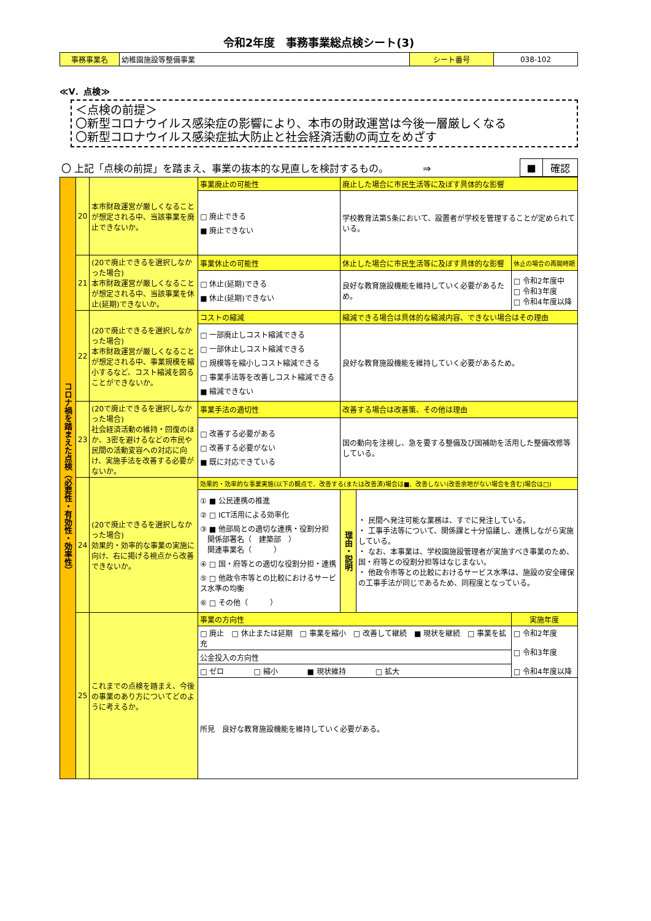令和2年度　事務事業総点検シート(3)
| 事務事業名 | 幼稚園施設等整備事業 | シート番号 | 038-102 |
≪V．点検≫
＜点検の前提＞
〇新型コロナウイルス感染症の影響により、本市の財政運営は今後一層厳しくなる
〇新型コロナウイルス感染症拡大防止と社会経済活動の両立をめざす
| 〇 上記「点検の前提」を踏まえ、事業の抜本的な見直しを検討するもの。 ⇒ | ■ | 確認 |
| コロナ禍を踏まえた点検（必要性・有効性・効率性） | 20 | 本市財政運営が厳しくなることが想定される中、当該事業を廃止できないか。 | 事業廃止の可能性 | 廃止した場合に市民生活等に及ぼす具体的な影響 | | |
| | | | □ 廃止できる ■ 廃止できない | 学校教育法第5条において、設置者が学校を管理することが定められている。 | | |
| | 21 | (20で廃止できるを選択しなかった場合) 本市財政運営が厳しくなることが想定される中、当該事業を休止(延期)できないか。 | 事業休止の可能性 | 休止した場合に市民生活等に及ぼす具体的な影響 | | 休止の場合の再開時期 |
| | | | □ 休止(延期)できる ■ 休止(延期)できない | 良好な教育施設機能を維持していく必要があるため。 | | □ 令和2年度中 □ 令和3年度 □ 令和4年度以降 |
| | 22 | (20で廃止できるを選択しなかった場合) 本市財政運営が厳しくなることが想定される中、事業規模を縮小するなど、コスト縮減を図ることができないか。 | コストの縮減 | 縮減できる場合は具体的な縮減内容、できない場合はその理由 | | |
| | | | □ 一部廃止しコスト縮減できる □ 一部休止しコスト縮減できる □ 規模等を縮小しコスト縮減できる □ 事業手法等を改善しコスト縮減できる ■ 縮減できない | 良好な教育施設機能を維持していく必要があるため。 | | |
| | 23 | (20で廃止できるを選択しなかった場合) 社会経済活動の維持・回復のほか、3密を避けるなどの市民や民間の活動変容への対応に向け、実施手法を改善する必要がないか。 | 事業手法の適切性 | 改善する場合は改善策、その他は理由 | | |
| | | | □ 改善する必要がある □ 改善する必要がない ■ 既に対応できている | 国の動向を注視し、急を要する整備及び国補助を活用した整備改修等している。 | | |
| | 24 | (20で廃止できるを選択しなかった場合) 効果的・効率的な事業の実施に向け、右に掲げる視点から改善できないか。 | 効果的・効率的な事業実施(以下の観点で、改善する(または改善済)場合は■、改善しない(改善余地がない場合を含む)場合は□) | | | |
| | | | ① ■ 公民連携の推進 ② □ ICT活用による効率化 ③ ■ 他部局との適切な連携・役割分担 関係部署名（ 建築部 ） 関連事業名（ ） ④ □ 国・府等との適切な役割分担・連携 ⑤ □ 他政令市等との比較におけるサービス水準の均衡 ⑥ □ その他（ ） | 理由・説明 | ・ 民間へ発注可能な業務は、すでに発注している。 ・ 工事手法等について、関係課と十分協議し、連携しながら実施している。 ・ なお、本事業は、学校園施設管理者が実施すべき事業のため、国・府等との役割分担等はなじまない。 ・ 他政令市等との比較におけるサービス水準は、施設の安全確保の工事手法が同じであるため、同程度となっている。 | |
| | 25 | これまでの点検を踏まえ、今後の事業のあり方についてどのように考えるか。 | 事業の方向性 | | | 実施年度 |
| | | | □ 廃止 □ 休止または延期 □ 事業を縮小 □ 改善して継続 ■ 現状を継続 □ 事業を拡充 | | | □ 令和2年度 □ 令和3年度 □ 令和4年度以降 |
| | | | 公金投入の方向性 | | | |
| | | | □ ゼロ □ 縮小 ■ 現状維持 □ 拡大 | | | |
| | | | 所見 良好な教育施設機能を維持していく必要がある。 | | | |